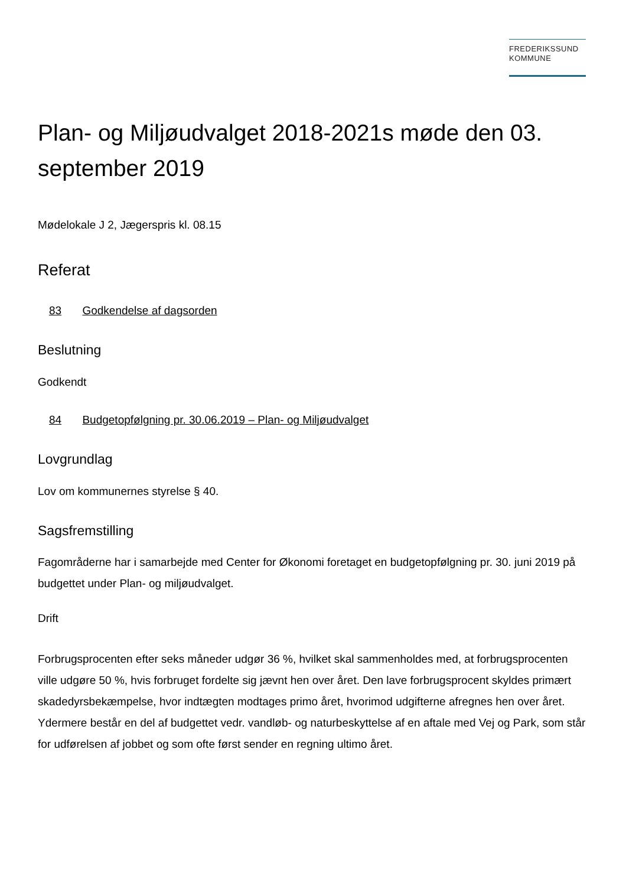FREDERIKSSUND
KOMMUNE
Plan- og Miljøudvalget 2018-2021s møde den 03. september 2019
Mødelokale J 2, Jægerspris kl. 08.15
Referat
83 Godkendelse af dagsorden
Beslutning
Godkendt
84 Budgetopfølgning pr. 30.06.2019 – Plan- og Miljøudvalget
Lovgrundlag
Lov om kommunernes styrelse § 40.
Sagsfremstilling
Fagområderne har i samarbejde med Center for Økonomi foretaget en budgetopfølgning pr. 30. juni 2019 på budgettet under Plan- og miljøudvalget.
Drift
Forbrugsprocenten efter seks måneder udgør 36 %, hvilket skal sammenholdes med, at forbrugsprocenten ville udgøre 50 %, hvis forbruget fordelte sig jævnt hen over året. Den lave forbrugsprocent skyldes primært skadedyrsbekæmpelse, hvor indtægten modtages primo året, hvorimod udgifterne afregnes hen over året. Ydermere består en del af budgettet vedr. vandløb- og naturbeskyttelse af en aftale med Vej og Park, som står for udførelsen af jobbet og som ofte først sender en regning ultimo året.